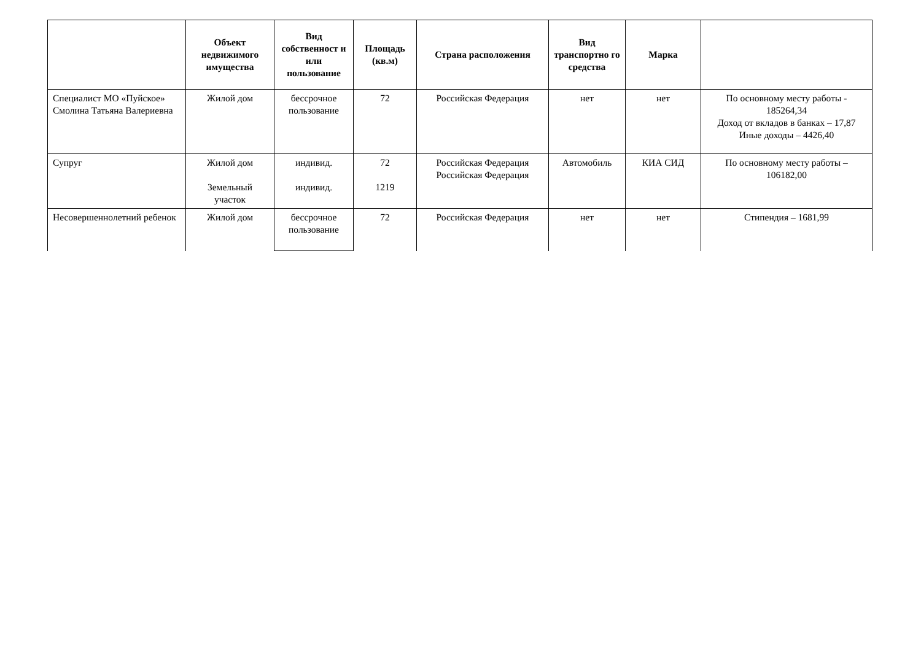| | Объект недвижимого имущества | Вид собственност и или пользование | Площадь (кв.м) | Страна расположения | Вид транспортно го средства | Марка | |
| --- | --- | --- | --- | --- | --- | --- | --- |
| Специалист МО «Пуйское» Смолина Татьяна Валериевна | Жилой дом | бессрочное пользование | 72 | Российская Федерация | нет | нет | По основному месту работы - 185264,34 Доход от вкладов в банках – 17,87 Иные доходы – 4426,40 |
| Супруг | Жилой дом Земельный участок | индивид. индивид. | 72 1219 | Российская Федерация Российская Федерация | Автомобиль | КИА СИД | По основному месту работы – 106182,00 |
| Несовершеннолетний ребенок | Жилой дом | бессрочное пользование | 72 | Российская Федерация | нет | нет | Стипендия – 1681,99 |